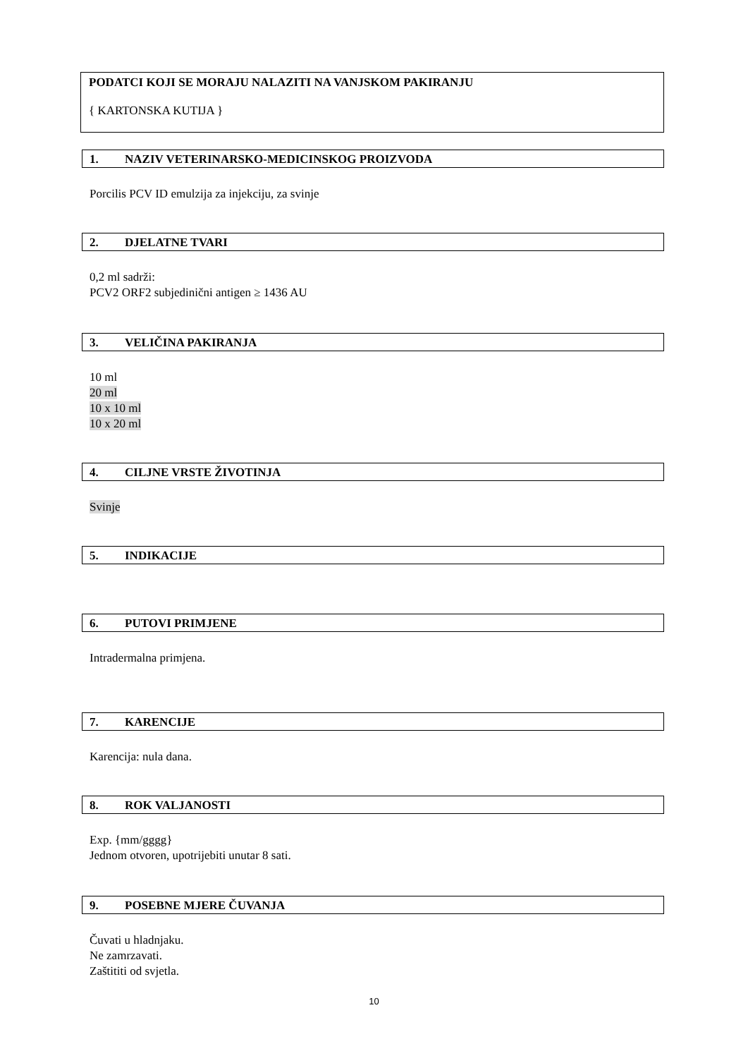PODATCI KOJI SE MORAJU NALAZITI NA VANJSKOM PAKIRANJU
{ KARTONSKA KUTIJA }
1. NAZIV VETERINARSKO-MEDICINSKOG PROIZVODA
Porcilis PCV ID emulzija za injekciju, za svinje
2. DJELATNE TVARI
0,2 ml sadrži:
PCV2 ORF2 subjedinični antigen ≥ 1436 AU
3. VELIČINA PAKIRANJA
10 ml
20 ml
10 x 10 ml
10 x 20 ml
4. CILJNE VRSTE ŽIVOTINJA
Svinje
5. INDIKACIJE
6. PUTOVI PRIMJENE
Intradermalna primjena.
7. KARENCIJE
Karencija: nula dana.
8. ROK VALJANOSTI
Exp. {mm/gggg}
Jednom otvoren, upotrijebiti unutar 8 sati.
9. POSEBNE MJERE ČUVANJA
Čuvati u hladnjaku.
Ne zamrzavati.
Zaštititi od svjetla.
10